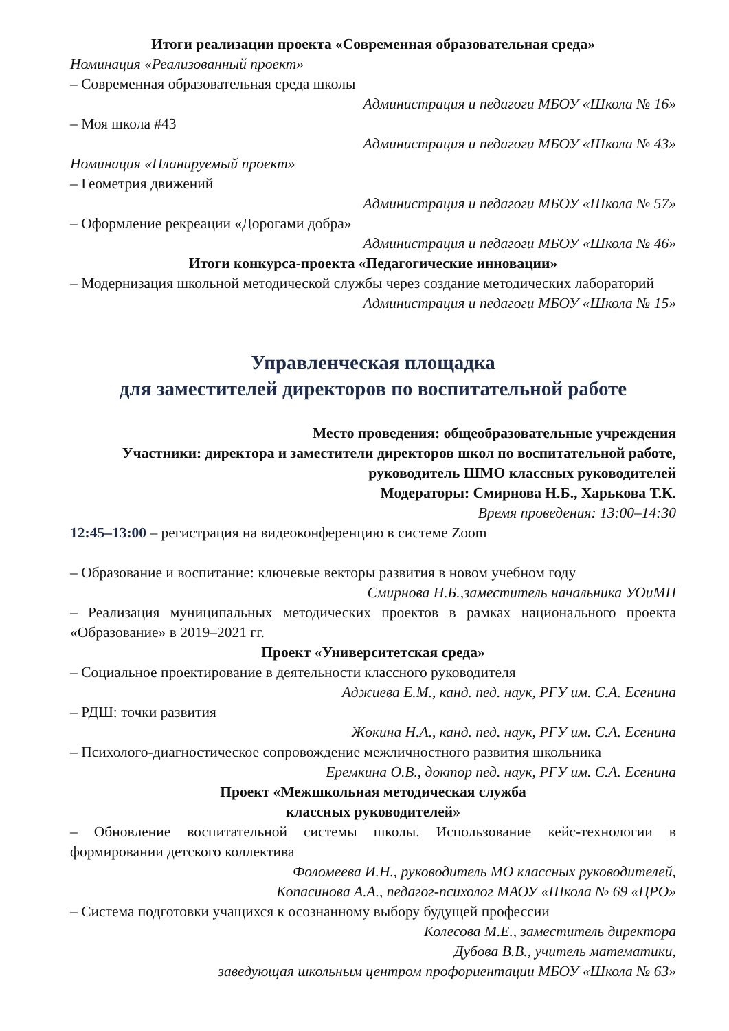Итоги реализации проекта «Современная образовательная среда»
Номинация «Реализованный проект»
– Современная образовательная среда школы
Администрация и педагоги МБОУ «Школа № 16»
– Моя школа #43
Администрация и педагоги МБОУ «Школа № 43»
Номинация «Планируемый проект»
– Геометрия движений
Администрация и педагоги МБОУ «Школа № 57»
– Оформление рекреации «Дорогами добра»
Администрация и педагоги МБОУ «Школа № 46»
Итоги конкурса-проекта «Педагогические инновации»
– Модернизация школьной методической службы через создание методических лабораторий
Администрация и педагоги МБОУ «Школа № 15»
Управленческая площадка
для заместителей директоров по воспитательной работе
Место проведения: общеобразовательные учреждения
Участники: директора и заместители директоров школ по воспитательной работе, руководитель ШМО классных руководителей
Модераторы: Смирнова Н.Б., Харькова Т.К.
Время проведения: 13:00–14:30
12:45–13:00 – регистрация на видеоконференцию в системе Zoom
– Образование и воспитание: ключевые векторы развития в новом учебном году
Смирнова Н.Б.,заместитель начальника УОиМП
– Реализация муниципальных методических проектов в рамках национального проекта «Образование» в 2019–2021 гг.
Проект «Университетская среда»
– Социальное проектирование в деятельности классного руководителя
Аджиева Е.М., канд. пед. наук, РГУ им. С.А. Есенина
– РДШ: точки развития
Жокина Н.А., канд. пед. наук, РГУ им. С.А. Есенина
– Психолого-диагностическое сопровождение межличностного развития школьника
Еремкина О.В., доктор пед. наук, РГУ им. С.А. Есенина
Проект «Межшкольная методическая служба
классных руководителей»
– Обновление воспитательной системы школы. Использование кейс-технологии в формировании детского коллектива
Фоломеева И.Н., руководитель МО классных руководителей,
Копасинова А.А., педагог-психолог МАОУ «Школа № 69 «ЦРО»
– Система подготовки учащихся к осознанному выбору будущей профессии
Колесова М.Е., заместитель директора
Дубова В.В., учитель математики,
заведующая школьным центром профориентации МБОУ «Школа № 63»